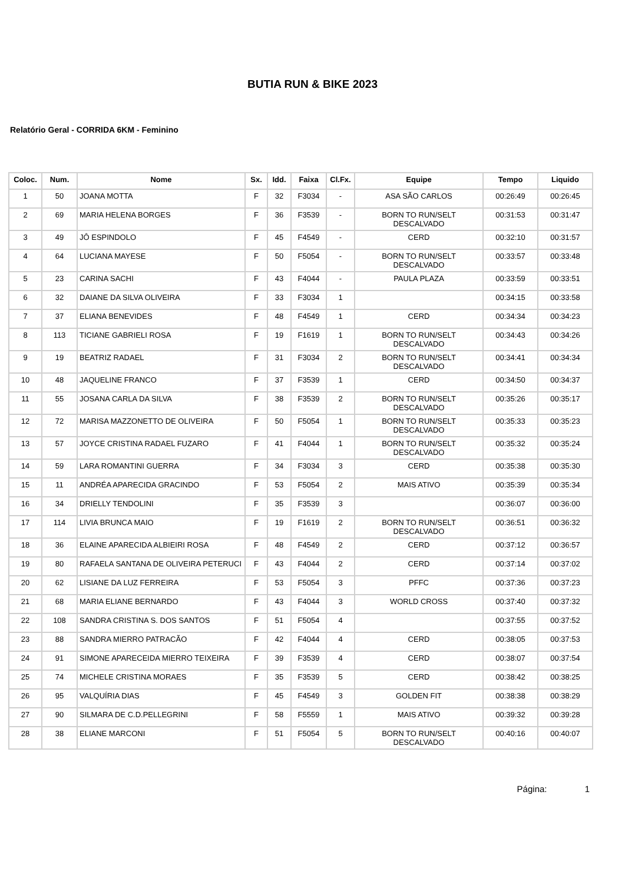BUTIA RUN & BIKE 2023
Relatório Geral - CORRIDA 6KM - Feminino
| Coloc. | Num. | Nome | Sx. | Idd. | Faixa | Cl.Fx. | Equipe | Tempo | Liquido |
| --- | --- | --- | --- | --- | --- | --- | --- | --- | --- |
| 1 | 50 | JOANA MOTTA | F | 32 | F3034 | - | ASA SÃO CARLOS | 00:26:49 | 00:26:45 |
| 2 | 69 | MARIA HELENA BORGES | F | 36 | F3539 | - | BORN TO RUN/SELT DESCALVADO | 00:31:53 | 00:31:47 |
| 3 | 49 | JÔ ESPINDOLO | F | 45 | F4549 | - | CERD | 00:32:10 | 00:31:57 |
| 4 | 64 | LUCIANA MAYESE | F | 50 | F5054 | - | BORN TO RUN/SELT DESCALVADO | 00:33:57 | 00:33:48 |
| 5 | 23 | CARINA SACHI | F | 43 | F4044 | - | PAULA PLAZA | 00:33:59 | 00:33:51 |
| 6 | 32 | DAIANE DA SILVA OLIVEIRA | F | 33 | F3034 | 1 | | 00:34:15 | 00:33:58 |
| 7 | 37 | ELIANA BENEVIDES | F | 48 | F4549 | 1 | CERD | 00:34:34 | 00:34:23 |
| 8 | 113 | TICIANE GABRIELI ROSA | F | 19 | F1619 | 1 | BORN TO RUN/SELT DESCALVADO | 00:34:43 | 00:34:26 |
| 9 | 19 | BEATRIZ RADAEL | F | 31 | F3034 | 2 | BORN TO RUN/SELT DESCALVADO | 00:34:41 | 00:34:34 |
| 10 | 48 | JAQUELINE FRANCO | F | 37 | F3539 | 1 | CERD | 00:34:50 | 00:34:37 |
| 11 | 55 | JOSANA CARLA DA SILVA | F | 38 | F3539 | 2 | BORN TO RUN/SELT DESCALVADO | 00:35:26 | 00:35:17 |
| 12 | 72 | MARISA MAZZONETTO DE OLIVEIRA | F | 50 | F5054 | 1 | BORN TO RUN/SELT DESCALVADO | 00:35:33 | 00:35:23 |
| 13 | 57 | JOYCE CRISTINA RADAEL FUZARO | F | 41 | F4044 | 1 | BORN TO RUN/SELT DESCALVADO | 00:35:32 | 00:35:24 |
| 14 | 59 | LARA ROMANTINI GUERRA | F | 34 | F3034 | 3 | CERD | 00:35:38 | 00:35:30 |
| 15 | 11 | ANDRÉA APARECIDA GRACINDO | F | 53 | F5054 | 2 | MAIS ATIVO | 00:35:39 | 00:35:34 |
| 16 | 34 | DRIELLY TENDOLINI | F | 35 | F3539 | 3 | | 00:36:07 | 00:36:00 |
| 17 | 114 | LIVIA BRUNCA MAIO | F | 19 | F1619 | 2 | BORN TO RUN/SELT DESCALVADO | 00:36:51 | 00:36:32 |
| 18 | 36 | ELAINE APARECIDA ALBIEIRI ROSA | F | 48 | F4549 | 2 | CERD | 00:37:12 | 00:36:57 |
| 19 | 80 | RAFAELA SANTANA DE OLIVEIRA PETERUCI | F | 43 | F4044 | 2 | CERD | 00:37:14 | 00:37:02 |
| 20 | 62 | LISIANE DA LUZ FERREIRA | F | 53 | F5054 | 3 | PFFC | 00:37:36 | 00:37:23 |
| 21 | 68 | MARIA ELIANE BERNARDO | F | 43 | F4044 | 3 | WORLD CROSS | 00:37:40 | 00:37:32 |
| 22 | 108 | SANDRA CRISTINA S. DOS SANTOS | F | 51 | F5054 | 4 | | 00:37:55 | 00:37:52 |
| 23 | 88 | SANDRA MIERRO PATRACÃO | F | 42 | F4044 | 4 | CERD | 00:38:05 | 00:37:53 |
| 24 | 91 | SIMONE APARECEIDA MIERRO TEIXEIRA | F | 39 | F3539 | 4 | CERD | 00:38:07 | 00:37:54 |
| 25 | 74 | MICHELE CRISTINA MORAES | F | 35 | F3539 | 5 | CERD | 00:38:42 | 00:38:25 |
| 26 | 95 | VALQUÍRIA DIAS | F | 45 | F4549 | 3 | GOLDEN FIT | 00:38:38 | 00:38:29 |
| 27 | 90 | SILMARA DE C.D.PELLEGRINI | F | 58 | F5559 | 1 | MAIS ATIVO | 00:39:32 | 00:39:28 |
| 28 | 38 | ELIANE MARCONI | F | 51 | F5054 | 5 | BORN TO RUN/SELT DESCALVADO | 00:40:16 | 00:40:07 |
Página: 1